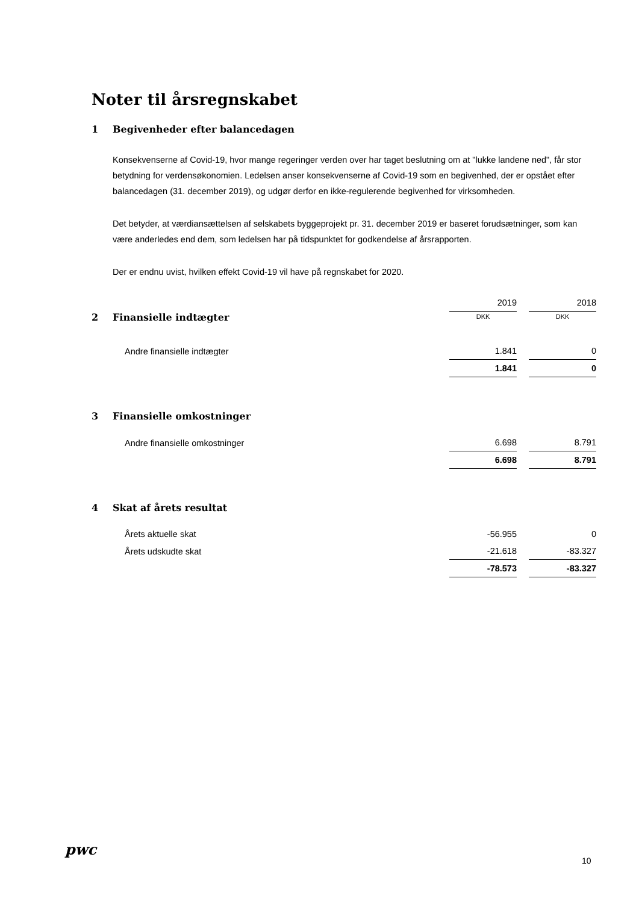Noter til årsregnskabet
1 Begivenheder efter balancedagen
Konsekvenserne af Covid-19, hvor mange regeringer verden over har taget beslutning om at "lukke landene ned", får stor betydning for verdensøkonomien. Ledelsen anser konsekvenserne af Covid-19 som en begivenhed, der er opstået efter balancedagen (31. december 2019), og udgør derfor en ikke-regulerende begivenhed for virksomheden.
Det betyder, at værdiansættelsen af selskabets byggeprojekt pr. 31. december 2019 er baseret forudsætninger, som kan være anderledes end dem, som ledelsen har på tidspunktet for godkendelse af årsrapporten.
Der er endnu uvist, hvilken effekt Covid-19 vil have på regnskabet for 2020.
| | 2019 | 2018 |
| 2 Finansielle indtægter | DKK | DKK |
| Andre finansielle indtægter | 1.841 | 0 |
| | 1.841 | 0 |
3 Finansielle omkostninger
| Andre finansielle omkostninger | 6.698 | 8.791 |
| | 6.698 | 8.791 |
4 Skat af årets resultat
| Årets aktuelle skat | -56.955 | 0 |
| Årets udskudte skat | -21.618 | -83.327 |
| | -78.573 | -83.327 |
pwc
10